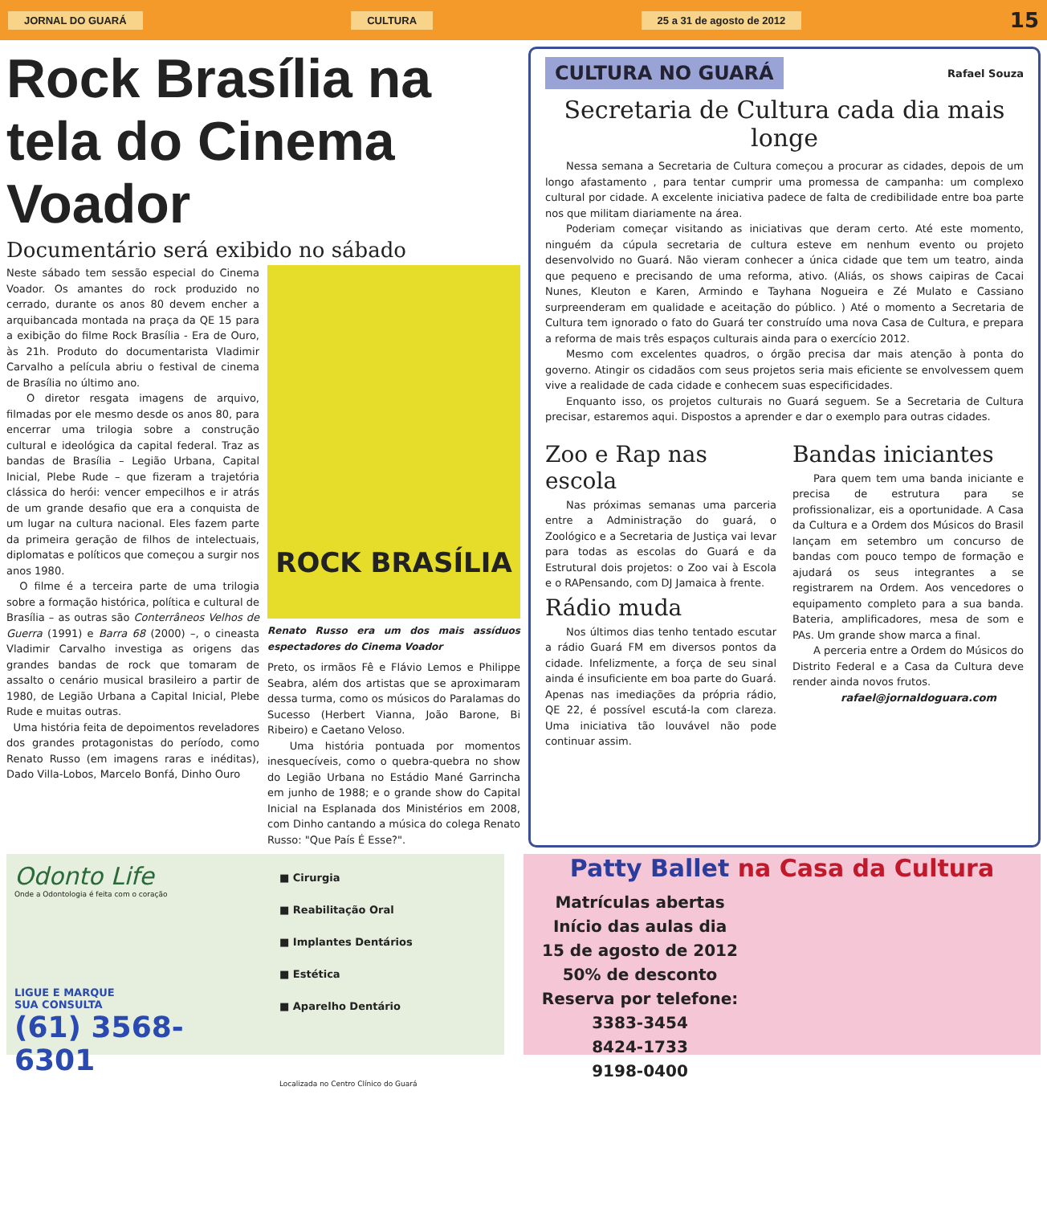JORNAL DO GUARÁ CULTURA 25 a 31 de agosto de 2012 15
Rock Brasília na tela do Cinema Voador
Documentário será exibido no sábado
Neste sábado tem sessão especial do Cinema Voador. Os amantes do rock produzido no cerrado, durante os anos 80 devem encher a arquibancada montada na praça da QE 15 para a exibição do filme Rock Brasília - Era de Ouro, às 21h. Produto do documentarista Vladimir Carvalho a película abriu o festival de cinema de Brasília no último ano.
O diretor resgata imagens de arquivo, filmadas por ele mesmo desde os anos 80, para encerrar uma trilogia sobre a construção cultural e ideológica da capital federal. Traz as bandas de Brasília – Legião Urbana, Capital Inicial, Plebe Rude – que fizeram a trajetória clássica do herói: vencer empecilhos e ir atrás de um grande desafio que era a conquista de um lugar na cultura nacional. Eles fazem parte da primeira geração de filhos de intelectuais, diplomatas e políticos que começou a surgir nos anos 1980.
O filme é a terceira parte de uma trilogia sobre a formação histórica, política e cultural de Brasília – as outras são Conterrâneos Velhos de Guerra (1991) e Barra 68 (2000) –, o cineasta Vladimir Carvalho investiga as origens das grandes bandas de rock que tomaram de assalto o cenário musical brasileiro a partir de 1980, de Legião Urbana a Capital Inicial, Plebe Rude e muitas outras.
Uma história feita de depoimentos reveladores dos grandes protagonistas do período, como Renato Russo (em imagens raras e inéditas), Dado Villa-Lobos, Marcelo Bonfá, Dinho Ouro
ROCK BRASÍLIA
Renato Russo era um dos mais assíduos espectadores do Cinema Voador
Preto, os irmãos Fê e Flávio Lemos e Philippe Seabra, além dos artistas que se aproximaram dessa turma, como os músicos do Paralamas do Sucesso (Herbert Vianna, João Barone, Bi Ribeiro) e Caetano Veloso.
Uma história pontuada por momentos inesquecíveis, como o quebra-quebra no show do Legião Urbana no Estádio Mané Garrincha em junho de 1988; e o grande show do Capital Inicial na Esplanada dos Ministérios em 2008, com Dinho cantando a música do colega Renato Russo: "Que País É Esse?".
CULTURA NO GUARÁ Rafael Souza
Secretaria de Cultura cada dia mais longe
Nessa semana a Secretaria de Cultura começou a procurar as cidades, depois de um longo afastamento , para tentar cumprir uma promessa de campanha: um complexo cultural por cidade. A excelente iniciativa padece de falta de credibilidade entre boa parte nos que militam diariamente na área.
Poderiam começar visitando as iniciativas que deram certo. Até este momento, ninguém da cúpula secretaria de cultura esteve em nenhum evento ou projeto desenvolvido no Guará. Não vieram conhecer a única cidade que tem um teatro, ainda que pequeno e precisando de uma reforma, ativo. (Aliás, os shows caipiras de Cacai Nunes, Kleuton e Karen, Armindo e Tayhana Nogueira e Zé Mulato e Cassiano surpreenderam em qualidade e aceitação do público. ) Até o momento a Secretaria de Cultura tem ignorado o fato do Guará ter construído uma nova Casa de Cultura, e prepara a reforma de mais três espaços culturais ainda para o exercício 2012.
Mesmo com excelentes quadros, o órgão precisa dar mais atenção à ponta do governo. Atingir os cidadãos com seus projetos seria mais eficiente se envolvessem quem vive a realidade de cada cidade e conhecem suas especificidades.
Enquanto isso, os projetos culturais no Guará seguem. Se a Secretaria de Cultura precisar, estaremos aqui. Dispostos a aprender e dar o exemplo para outras cidades.
Zoo e Rap nas escola
Nas próximas semanas uma parceria entre a Administração do guará, o Zoológico e a Secretaria de Justiça vai levar para todas as escolas do Guará e da Estrutural dois projetos: o Zoo vai à Escola e o RAPensando, com DJ Jamaica à frente.
Rádio muda
Nos últimos dias tenho tentado escutar a rádio Guará FM em diversos pontos da cidade. Infelizmente, a força de seu sinal ainda é insuficiente em boa parte do Guará. Apenas nas imediações da própria rádio, QE 22, é possível escutá-la com clareza. Uma iniciativa tão louvável não pode continuar assim.
Bandas iniciantes
Para quem tem uma banda iniciante e precisa de estrutura para se profissionalizar, eis a oportunidade. A Casa da Cultura e a Ordem dos Músicos do Brasil lançam em setembro um concurso de bandas com pouco tempo de formação e ajudará os seus integrantes a se registrarem na Ordem. Aos vencedores o equipamento completo para a sua banda. Bateria, amplificadores, mesa de som e PAs. Um grande show marca a final.
A perceria entre a Ordem do Músicos do Distrito Federal e a Casa da Cultura deve render ainda novos frutos.
rafael@jornaldoguara.com
Odonto Life
Onde a Odontologia é feita com o coração
LIGUE E MARQUE
SUA CONSULTA
(61) 3568-6301
■ Cirurgia
■ Reabilitação Oral
■ Implantes Dentários
■ Estética
■ Aparelho Dentário
Localizada no Centro Clínico do Guará
Patty Ballet na Casa da Cultura
Matrículas abertas
Início das aulas dia
15 de agosto de 2012
50% de desconto
Reserva por telefone:
3383-3454
8424-1733
9198-0400